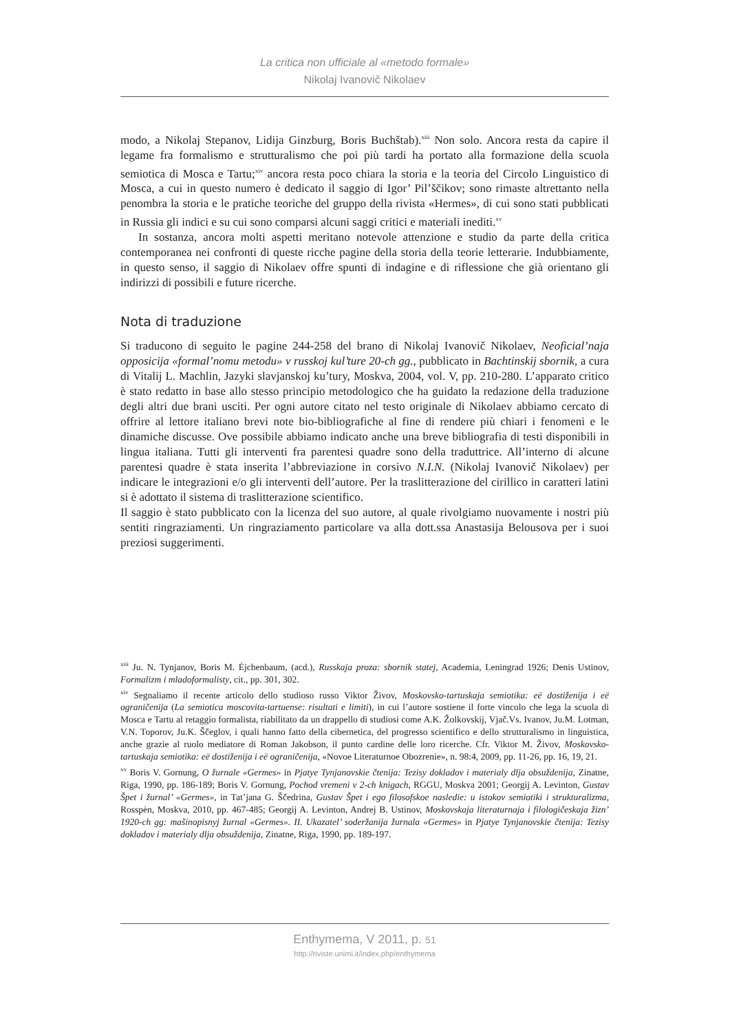La critica non ufficiale al «metodo formale»
Nikolaj Ivanovič Nikolaev
modo, a Nikolaj Stepanov, Lidija Ginzburg, Boris Buchštab).<sup>xiii</sup> Non solo. Ancora resta da capire il legame fra formalismo e strutturalismo che poi più tardi ha portato alla formazione della scuola semiotica di Mosca e Tartu;<sup>xiv</sup> ancora resta poco chiara la storia e la teoria del Circolo Linguistico di Mosca, a cui in questo numero è dedicato il saggio di Igor’ Pil’ščikov; sono rimaste altrettanto nella penombra la storia e le pratiche teoriche del gruppo della rivista «Hermes», di cui sono stati pubblicati in Russia gli indici e su cui sono comparsi alcuni saggi critici e materiali inediti.<sup>xv</sup>
In sostanza, ancora molti aspetti meritano notevole attenzione e studio da parte della critica contemporanea nei confronti di queste ricche pagine della storia della teorie letterarie. Indubbiamente, in questo senso, il saggio di Nikolaev offre spunti di indagine e di riflessione che già orientano gli indirizzi di possibili e future ricerche.
Nota di traduzione
Si traducono di seguito le pagine 244-258 del brano di Nikolaj Ivanovič Nikolaev, Neoficial’naja opposicija «formal’nomu metodu» v russkoj kul’ture 20-ch gg., pubblicato in Bachtinskij sbornik, a cura di Vitalij L. Machlin, Jazyki slavjanskoj ku’tury, Moskva, 2004, vol. V, pp. 210-280. L’apparato critico è stato redatto in base allo stesso principio metodologico che ha guidato la redazione della traduzione degli altri due brani usciti. Per ogni autore citato nel testo originale di Nikolaev abbiamo cercato di offrire al lettore italiano brevi note bio-bibliografiche al fine di rendere più chiari i fenomeni e le dinamiche discusse. Ove possibile abbiamo indicato anche una breve bibliografia di testi disponibili in lingua italiana. Tutti gli interventi fra parentesi quadre sono della traduttrice. All’interno di alcune parentesi quadre è stata inserita l’abbreviazione in corsivo N.I.N. (Nikolaj Ivanovič Nikolaev) per indicare le integrazioni e/o gli interventi dell’autore. Per la traslitterazione del cirillico in caratteri latini si è adottato il sistema di traslitterazione scientifico.
Il saggio è stato pubblicato con la licenza del suo autore, al quale rivolgiamo nuovamente i nostri più sentiti ringraziamenti. Un ringraziamento particolare va alla dott.ssa Anastasija Belousova per i suoi preziosi suggerimenti.
<sup>xiii</sup> Ju. N. Tynjanov, Boris M. Ėjchenbaum, (acd.), Russkaja proza: sbornik statej, Academia, Leningrad 1926; Denis Ustinov, Formalizm i mladoformalisty, cit., pp. 301, 302.
<sup>xiv</sup> Segnaliamo il recente articolo dello studioso russo Viktor Živov, Moskovsko-tartuskaja semiotika: eë dostiženija i eë ograničenija (La semiotica moscovita-tartuense: risultati e limiti), in cui l’autore sostiene il forte vincolo che lega la scuola di Mosca e Tartu al retaggio formalista, riabilitato da un drappello di studiosi come A.K. Žolkovskij, Vjač.Vs. Ivanov, Ju.M. Lotman, V.N. Toporov, Ju.K. Ščeglov, i quali hanno fatto della cibernetica, del progresso scientifico e dello strutturalismo in linguistica, anche grazie al ruolo mediatore di Roman Jakobson, il punto cardine delle loro ricerche. Cfr. Viktor M. Živov, Moskovsko-tartuskaja semiotika: eë dostiženija i eë ograničenija, «Novoe Literaturnoe Obozrenie», n. 98:4, 2009, pp. 11-26, pp. 16, 19, 21.
<sup>xv</sup> Boris V. Gornung, O žurnale «Germes» in Pjatye Tynjanovskie čtenija: Tezisy dokladov i materialy dlja obsuždenija, Zinatne, Riga, 1990, pp. 186-189; Boris V. Gornung, Pochod vremeni v 2-ch knigach, RGGU, Moskva 2001; Georgij A. Levinton, Gustav Špet i žurnal’ «Germes», in Tat’jana G. Ščedrina, Gustav Špet i ego filosofskoe nasledie: u istokov semiotiki i strukturalizma, Rosspėn, Moskva, 2010, pp. 467-485; Georgij A. Levinton, Andrej B. Ustinov, Moskovskaja literaturnaja i filologičeskaja žizn’ 1920-ch gg: mašinopisnyj žurnal «Germes». II. Ukazatel’ soderžanija žurnala «Germes» in Pjatye Tynjanovskie čtenija: Tezisy dokladov i materialy dlja obsuždenija, Zinatne, Riga, 1990, pp. 189-197.
Enthymema, V 2011, p. 51
http://riviste.unimi.it/index.php/enthymema